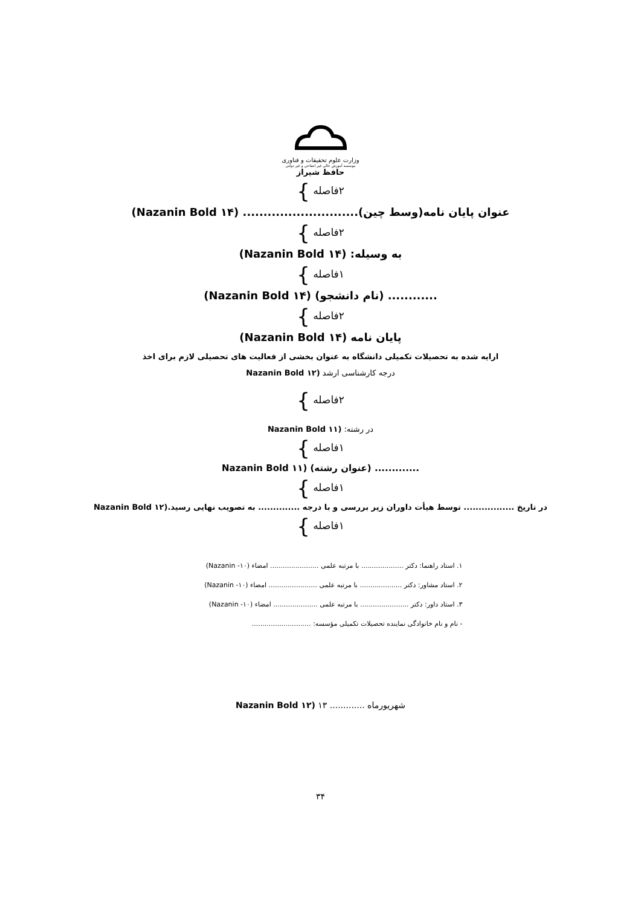وزارت علوم تحقیقات و فناوری
موسسه آموزش عالی غیر انتفاعی و غیر دولتی
حافظ شیراز
۲فاصله }
عنوان پایان نامه(وسط چین)............................ (Nazanin Bold ۱۴)
۲فاصله }
به وسیله: (Nazanin Bold ۱۴)
۱فاصله }
............ (نام دانشجو) (Nazanin Bold ۱۴)
۲فاصله }
پایان نامه (Nazanin Bold ۱۴)
ارایه شده به تحصیلات تکمیلی دانشگاه به عنوان بخشی از فعالیت های تحصیلی لازم برای اخذ
درجه کارشناسی ارشد (Nazanin Bold ۱۲
۲فاصله }
در رشته: (Nazanin Bold ۱۱
۱فاصله }
............. (عنوان رشته) (Nazanin Bold ۱۱
۱فاصله }
در تاریخ ................. توسط هیأت داوران زیر بررسی و با درجه .............. به تصویب نهایی رسید.(Nazanin Bold ۱۲
۱فاصله }
۱. استاد راهنما: دکتر .................... با مرتبه علمی ....................... امضاء (۱۰- Nazanin)
۲. استاد مشاور: دکتر .................... با مرتبه علمی ....................... امضاء (۱۰- Nazanin)
۳. استاد داور: دکتر ....................... با مرتبه علمی ..................... امضاء (۱۰- Nazanin)
- نام و نام خانوادگی نماینده تحصیلات تکمیلی مؤسسه: ............................
شهریورماه ............. ۱۳ (Nazanin Bold ۱۲
۳۴